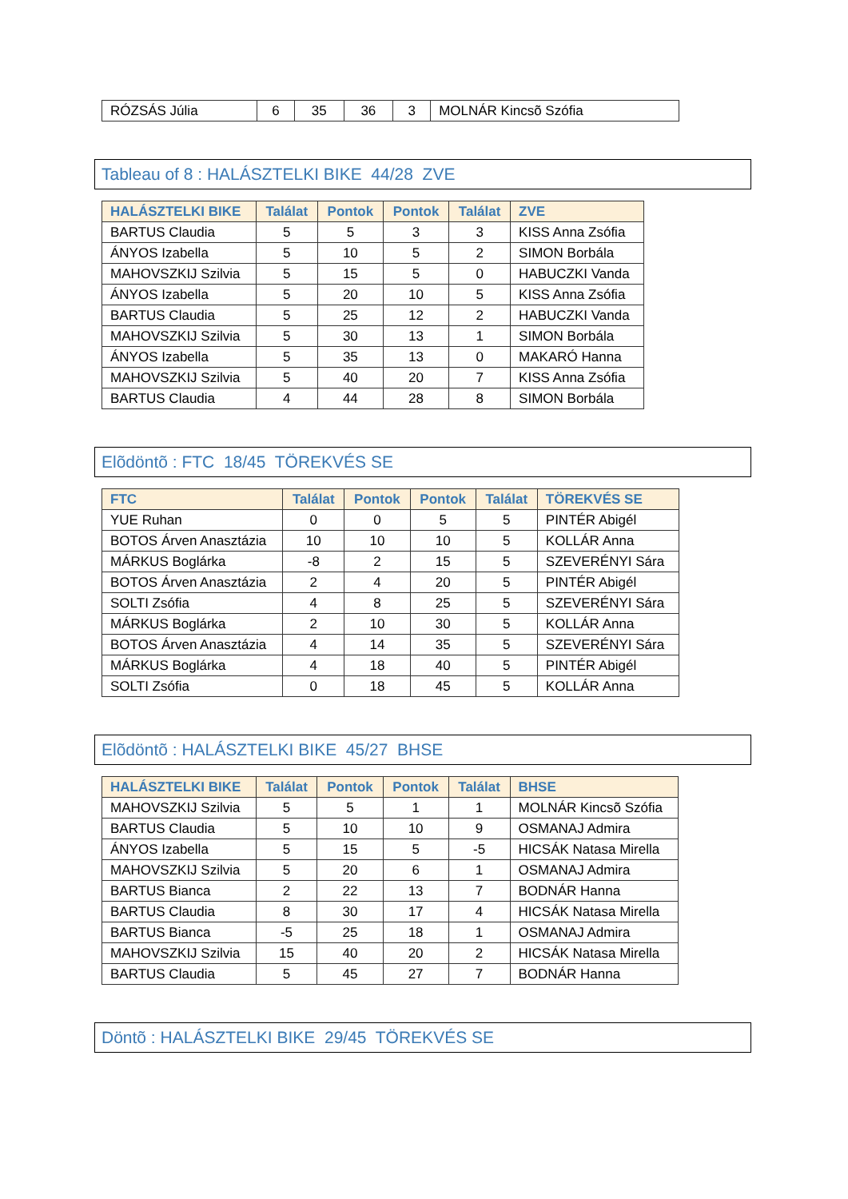| RÓZSÁS Júlia | 6 | 35 | 36 | 3 | MOLNÁR Kincsõ Szófia |
Tableau of 8 : HALÁSZTELKI BIKE 44/28 ZVE
| HALÁSZTELKI BIKE | Találat | Pontok | Pontok | Találat | ZVE |
| --- | --- | --- | --- | --- | --- |
| BARTUS Claudia | 5 | 5 | 3 | 3 | KISS Anna Zsófia |
| ÁNYOS Izabella | 5 | 10 | 5 | 2 | SIMON Borbála |
| MAHOVSZKIJ Szilvia | 5 | 15 | 5 | 0 | HABUCZKI Vanda |
| ÁNYOS Izabella | 5 | 20 | 10 | 5 | KISS Anna Zsófia |
| BARTUS Claudia | 5 | 25 | 12 | 2 | HABUCZKI Vanda |
| MAHOVSZKIJ Szilvia | 5 | 30 | 13 | 1 | SIMON Borbála |
| ÁNYOS Izabella | 5 | 35 | 13 | 0 | MAKARÓ Hanna |
| MAHOVSZKIJ Szilvia | 5 | 40 | 20 | 7 | KISS Anna Zsófia |
| BARTUS Claudia | 4 | 44 | 28 | 8 | SIMON Borbála |
Elõdöntõ : FTC 18/45 TÖREKVÉS SE
| FTC | Találat | Pontok | Pontok | Találat | TÖREKVÉS SE |
| --- | --- | --- | --- | --- | --- |
| YUE Ruhan | 0 | 0 | 5 | 5 | PINTÉR Abigél |
| BOTOS Árven Anasztázia | 10 | 10 | 10 | 5 | KOLLÁR Anna |
| MÁRKUS Boglárka | -8 | 2 | 15 | 5 | SZEVERÉNYI Sára |
| BOTOS Árven Anasztázia | 2 | 4 | 20 | 5 | PINTÉR Abigél |
| SOLTI Zsófia | 4 | 8 | 25 | 5 | SZEVERÉNYI Sára |
| MÁRKUS Boglárka | 2 | 10 | 30 | 5 | KOLLÁR Anna |
| BOTOS Árven Anasztázia | 4 | 14 | 35 | 5 | SZEVERÉNYI Sára |
| MÁRKUS Boglárka | 4 | 18 | 40 | 5 | PINTÉR Abigél |
| SOLTI Zsófia | 0 | 18 | 45 | 5 | KOLLÁR Anna |
Elõdöntõ : HALÁSZTELKI BIKE 45/27 BHSE
| HALÁSZTELKI BIKE | Találat | Pontok | Pontok | Találat | BHSE |
| --- | --- | --- | --- | --- | --- |
| MAHOVSZKIJ Szilvia | 5 | 5 | 1 | 1 | MOLNÁR Kincsõ Szófia |
| BARTUS Claudia | 5 | 10 | 10 | 9 | OSMANAJ Admira |
| ÁNYOS Izabella | 5 | 15 | 5 | -5 | HICSÁK Natasa Mirella |
| MAHOVSZKIJ Szilvia | 5 | 20 | 6 | 1 | OSMANAJ Admira |
| BARTUS Bianca | 2 | 22 | 13 | 7 | BODNÁR Hanna |
| BARTUS Claudia | 8 | 30 | 17 | 4 | HICSÁK Natasa Mirella |
| BARTUS Bianca | -5 | 25 | 18 | 1 | OSMANAJ Admira |
| MAHOVSZKIJ Szilvia | 15 | 40 | 20 | 2 | HICSÁK Natasa Mirella |
| BARTUS Claudia | 5 | 45 | 27 | 7 | BODNÁR Hanna |
Döntõ : HALÁSZTELKI BIKE 29/45 TÖREKVÉS SE